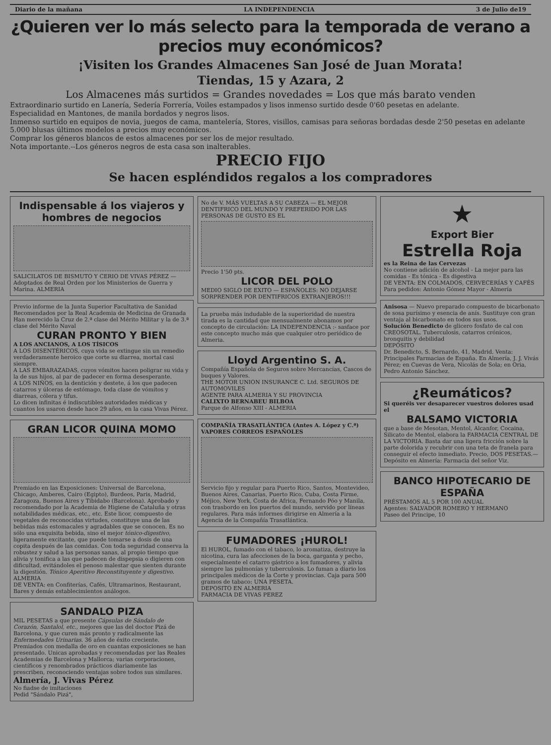Diario de la mañana LA INDEPENDENCIA 3 de Julio de19
¿Quieren ver lo más selecto para la temporada de verano a precios muy económicos?
¡Visiten los Grandes Almacenes San José de Juan Morata!
Tiendas, 15 y Azara, 2
Los Almacenes más surtidos = Grandes novedades = Los que más barato venden
Extraordinario surtido en Lanería, Sedería Forrería, Voiles estampados y lisos inmenso surtido desde 0'60 pesetas en adelante.
Especialidad en Mantones, de manila bordados y negros lisos.
Inmenso surtido en equipos de novia, juegos de cama, mantelería, Stores, visillos, camisas para señoras bordadas desde 2'50 pesetas en adelante 5.000 blusas últimos modelos a precios muy económicos.
Comprar los géneros blancos de estos almacenes por ser los de mejor resultado.
Nota importante.--Los géneros negros de esta casa son inalterables.
PRECIO FIJO
Se hacen espléndidos regalos a los compradores
Indispensable á los viajeros y hombres de negocios
SALICILATOS DE BISMUTO Y CERIO DE VIVAS PÉREZ — Adoptados de Real Orden por los Ministerios de Guerra y Marina. ALMERIA
Previo informe de la Junta Superior Facultativa de Sanidad
Recomendados por la Real Academia de Medicina de Granada
Han merecido la Cruz de 2.ª clase del Mérito Militar y la de 3.ª clase del Mérito Naval
CURAN PRONTO Y BIEN
A LOS ANCIANOS, A LOS TÍSICOS
A LOS DISENTÉRICOS, cuya vida se extingue sin un remedio verdaderamente heroico que corte su diarrea, mortal casi siempre.
A LAS EMBARAZADAS, cuyos vómitos hacen poligrar su vida y la de sus hijos, al par de padecer en forma desesperante.
A LOS NIÑOS, en la dentición y destete, á los que padecen catarros y úlceras de estómago, toda clase de vómitos y diarreas, cólera y tifus.
Lo dicen infinitas é indiscutibles autoridades médicas y cuantos los usaron desde hace 29 años, en la casa Vivas Pérez.
GRAN LICOR QUINA MOMO
Premiado en las Exposiciones: Universal de Barcelona, Chicago, Amberes, Cairo (Egipto), Burdeos, Paris, Madrid, Zaragoza, Buenos Aires y Tibidabo (Barcelona). Aprobado y recomendado por la Academia de Higiene de Cataluña y otras notabilidades médicas, etc., etc. Este licor, compuesto de vegetales de reconocidas virtudes, constituye una de las bebidas más estomacales y agradables que se conocen. Es no sólo una exquisita bebida, sino el mejor tónico-digestivo, ligeramente excitante, que puede tomarse a dosis de una copita después de las comidas. Con toda seguridad conserva la robustez y salud a las personas sanas, al propio tiempo que alivia y tonifica a las que padecen de dispepsia o digieren con dificultad, evitándoles el penoso malestar que sienten durante la digestión. Tónico Aperitivo Reconstituyente y digestivo. ALMERIA
DE VENTA: en Confiterías, Cafés, Ultramarinos, Restaurant, Bares y demás establecimientos análogos.
SANDALO PIZA
MIL PESETAS a que presente Cápsulas de Sándalo de Corazón, Santalol, etc., mejores que las del doctor Pizá de Barcelona, y que curen más pronto y radicalmente las Enfermedades Urinarias. 36 años de éxito creciente. Premiados con medalla de oro en cuantas exposiciones se han presentado. Unicas aprobadas y recomendadas por las Reales Academias de Barcelona y Mallorca; varias corporaciones, científicos y renombrados prácticos diariamente las prescriben, reconociendo ventajas sobre todos sus similares.
Almería, J. Vivas Pérez
No fiadse de imitaciones
Pedid "Sándalo Pizá",
No de V. MÁS VUELTAS A SU CABEZA — EL MEJOR DENTIFRICO DEL MUNDO Y PREFERIDO POR LAS PERSONAS DE GUSTO ES EL
Precio 1'50 pts.
LICOR DEL POLO
MEDIO SIGLO DE EXITO — ESPAÑOLES: NO DEJARSE SORPRENDER POR DENTIFRICOS EXTRANJEROS!!!
La prueba más indudable de la superioridad de nuestra tirada es la cantidad que mensualmente abonamos por concepto de circulación: LA INDEPENDENCIA :- sasface por este concepto mucho más que cualquier otro periódico de Almeria.
Lloyd Argentino S. A.
Compañía Española de Seguros sobre Mercancías, Cascos de buques y Valores.
THE MOTOR UNION INSURANCE C. Ltd. SEGUROS DE AUTOMOVILES
AGENTE PARA ALMERIA Y SU PROVINCIA
CALIXTO BERNABEU BILBOA
Parque de Alfonso XIII - ALMERIA
COMPAÑÍA TRASATLÁNTICA (Antes A. López y C.ª) VAPORES CORREOS ESPAÑOLES
Servicio fijo y regular para Puerto Rico, Santos, Montevideo, Buenos Aires, Canarias, Puerto Rico, Cuba, Costa Firme, Méjico, New York, Costa de Africa, Fernando Póo y Manila, con trasbordo en los puertos del mundo, servido por líneas regulares. Para más informes dirigirse en Almería a la Agencia de la Compañía Trasatlántica.
FUMADORES ¡HUROL!
El HUROL, fumado con el tabaco, lo aromatiza, destruye la nicotina, cura las afecciones de la boca, garganta y pecho, especialmente el catarro gástrico a los fumadores, y alivia siempre las pulmonías y tuberculosis. Lo fuman a diario los principales médicos de la Corte y provincias. Caja para 500 gramos de tabaco: UNA PESETA.
DEPOSITO EN ALMERIA
FARMACIA DE VIVAS PEREZ
★
Export Bier
Estrella Roja
es la Reina de las Cervezas
No contiene adición de alcohol - La mejor para las comidas - Es tónica - Es digestiva
DE VENTA: EN COLMADOS, CERVECERÍAS Y CAFÉS
Para pedidos: Antonio Gómez Mayor - Almería
Anisosa — Nuevo preparado compuesto de bicarbonato de sosa purísimo y esencia de anís. Sustituye con gran ventaja al bicarbonato en todos sus usos.
Solución Benedicto de glicero fosfato de cal con CREOSOTAL. Tuberculosis, catarros crónicos, bronquitis y debilidad
DEPÓSITO
Dr. Benedicto, S. Bernardo, 41, Madrid. Venta: Principales Farmacias de España. En Almería, J. J. Vivás Pérez; en Cuevas de Vera, Nicolás de Sola; en Oria, Pedro Antonio Sánchez.
¿Reumáticos?
Si queréis ver desaparecer vuestros dolores usad el
BALSAMO VICTORIA
que a base de Mesotan, Mentol, Alcanfor, Cocaina, Silicato de Mentol, elabora la FARMACIA CENTRAL DE LA VICTORIA. Basta dar una ligera fricción sobre la parte dolorida y recubrir con una teta de franela para conseguir el efecto inmediato. Precio, DOS PESETAS.—Depósito en Almería: Farmacia del señor Viz.
BANCO HIPOTECARIO DE ESPAÑA
PRÉSTAMOS AL 5 POR 100 ANUAL
Agentes: SALVADOR ROMERO Y HERMANO
Paseo del Principe, 10